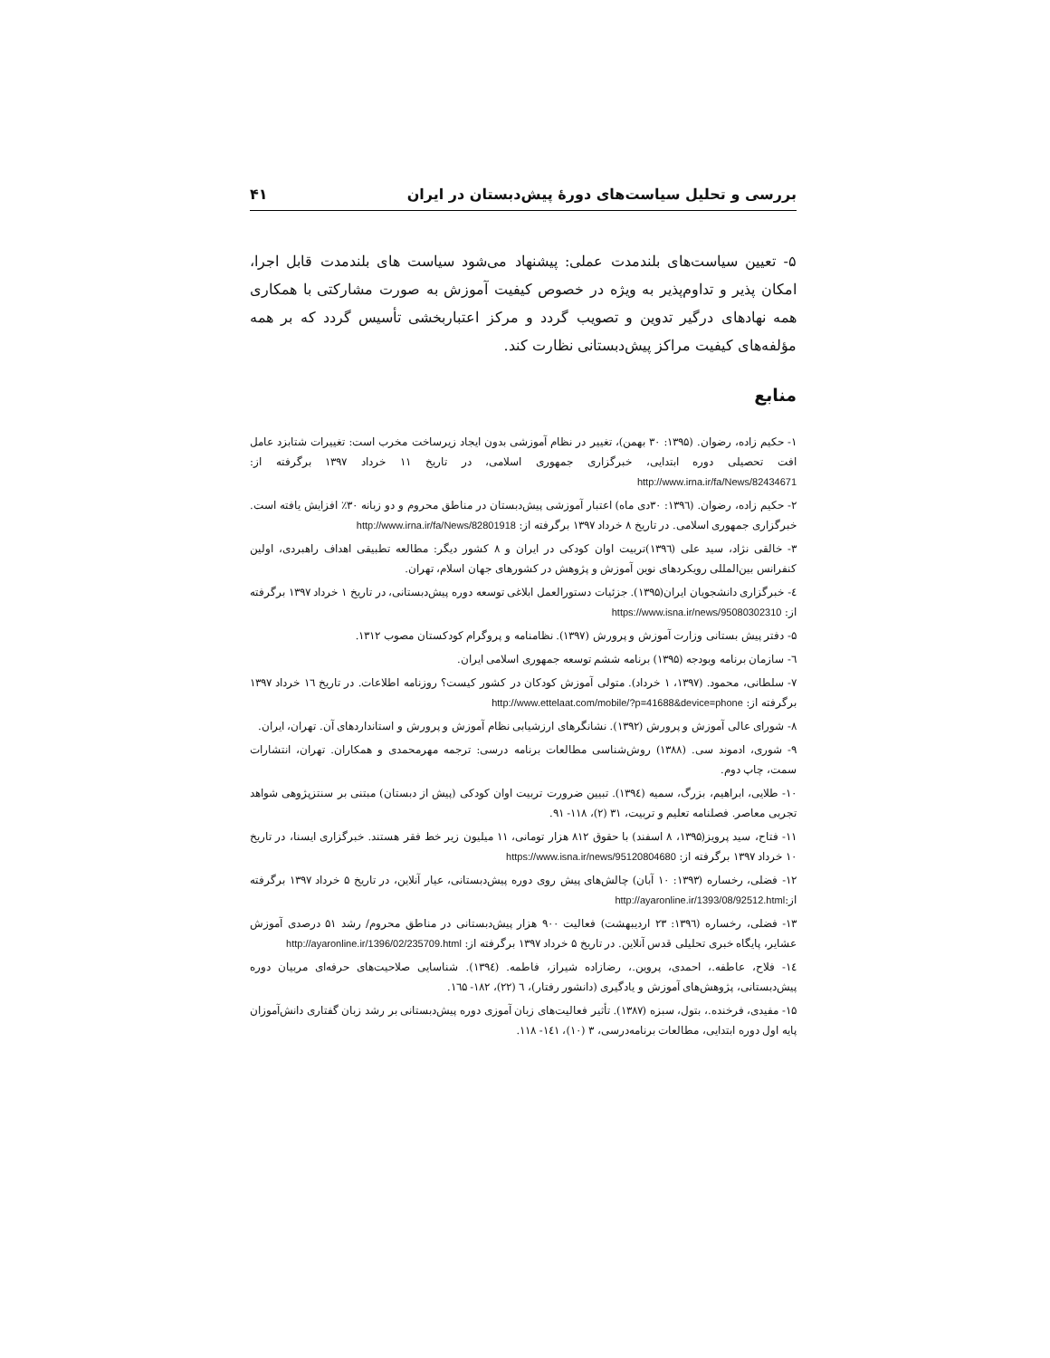بررسی و تحلیل سیاست‌های دورهٔ پیش‌دبستان در ایران ۴۱
۵- تعیین سیاست‌های بلندمدت عملی: پیشنهاد می‌شود سیاست های بلندمدت قابل اجرا، امکان پذیر و تداوم‌پذیر به ویژه در خصوص کیفیت آموزش به صورت مشارکتی با همکاری همه نهادهای درگیر تدوین و تصویب گردد و مرکز اعتباربخشی تأسیس گردد که بر همه مؤلفه‌های کیفیت مراکز پیش‌دبستانی نظارت کند.
منابع
۱- حکیم زاده، رضوان. (۱۳۹۵: ۳۰ بهمن)، تغییر در نظام آموزشی بدون ایجاد زیرساخت مخرب است: تغییرات شتابزد عامل افت تحصیلی دوره ابتدایی، خبرگزاری جمهوری اسلامی، در تاریخ ۱۱ خرداد ۱۳۹۷ برگرفته از: http://www.irna.ir/fa/News/82434671
۲- حکیم زاده، رضوان. (۱۳۹٦: ۳۰دی ماه) اعتبار آموزشی پیش‌دبستان در مناطق محروم و دو زبانه ۳۰٪ افزایش یافته است. خبرگزاری جمهوری اسلامی. در تاریخ ۸ خرداد ۱۳۹۷ برگرفته از: http://www.irna.ir/fa/News/82801918
۳- خالقی نژاد، سید علی (۱۳۹٦)تربیت اوان کودکی در ایران و ۸ کشور دیگر: مطالعه تطبیقی اهداف راهبردی، اولین کنفرانس بین‌المللی رویکردهای نوین آموزش و پژوهش در کشورهای جهان اسلام، تهران.
٤- خبرگزاری دانشجویان ایران(۱۳۹۵). جزئیات دستورالعمل ابلاغی توسعه دوره پیش‌دبستانی، در تاریخ ۱ خرداد ۱۳۹۷ برگرفته از: https://www.isna.ir/news/95080302310
۵- دفتر پیش بستانی وزارت آموزش و پرورش (۱۳۹۷). نظامنامه و پروگرام کودکستان مصوب ۱۳۱۲.
٦- سازمان برنامه وبودجه (۱۳۹۵) برنامه ششم توسعه جمهوری اسلامی ایران.
۷- سلطانی، محمود. (۱۳۹۷، ۱ خرداد). متولی آموزش کودکان در کشور کیست؟ روزنامه اطلاعات. در تاریخ ۱٦ خرداد ۱۳۹۷ برگرفته از: http://www.ettelaat.com/mobile/?p=41688&device=phone
۸- شورای عالی آموزش و پرورش (۱۳۹۲). نشانگرهای ارزشیابی نظام آموزش و پرورش و استانداردهای آن. تهران، ایران.
۹- شورى، ادموند سی. (۱۳۸۸) روش‌شناسی مطالعات برنامه درسی: ترجمه مهرمحمدی و همکاران. تهران، انتشارات سمت، چاپ دوم.
۱۰- طلایی، ابراهیم، بزرگ، سمیه (۱۳۹٤). تبیین ضرورت تربیت اوان کودکی (پیش از دبستان) مبتنی بر سنتزپژوهی شواهد تجربی معاصر. فصلنامه تعلیم و تربیت، ۳۱ (۲)، ۱۱۸- ۹۱.
۱۱- فتاح، سید پرویز(۱۳۹۵، ۸ اسفند) با حقوق ۸۱۲ هزار تومانی، ۱۱ میلیون زیر خط فقر هستند. خبرگزاری ایسنا، در تاریخ ۱۰ خرداد ۱۳۹۷ برگرفته از: https://www.isna.ir/news/95120804680
۱۲- فضلی، رخساره (۱۳۹۳: ۱۰ آبان) چالش‌های پیش روی دوره پیش‌دبستانی، عیار آنلاین، در تاریخ ۵ خرداد ۱۳۹۷ برگرفته از:http://ayaronline.ir/1393/08/92512.html
۱۳- فضلی، رخساره (۱۳۹٦: ۲۳ اردیبهشت) فعالیت ۹۰۰ هزار پیش‌دبستانی در مناطق محروم/ رشد ۵۱ درصدی آموزش عشایر، پایگاه خبری تحلیلی قدس آنلاین. در تاریخ ۵ خرداد ۱۳۹۷ برگرفته از: http://ayaronline.ir/1396/02/235709.html
۱٤- فلاح، عاطفه.، احمدی، پروین.، رضازاده شیراز، فاطمه. (۱۳۹٤). شناسایی صلاحیت‌های حرفه‌ای مربیان دوره پیش‌دبستانی، پژوهش‌های آموزش و یادگیری (دانشور رفتار)، ٦ (۲۲)، ۱۸۲- ۱٦۵.
۱۵- مفیدی، فرخنده.، بتول، سبزه (۱۳۸۷). تأثیر فعالیت‌های زبان آموزی دوره پیش‌دبستانی بر رشد زبان گفتاری دانش‌آموزان پایه اول دوره ابتدایی، مطالعات برنامه‌درسی، ۳ (۱۰)، ۱٤۱- ۱۱۸.